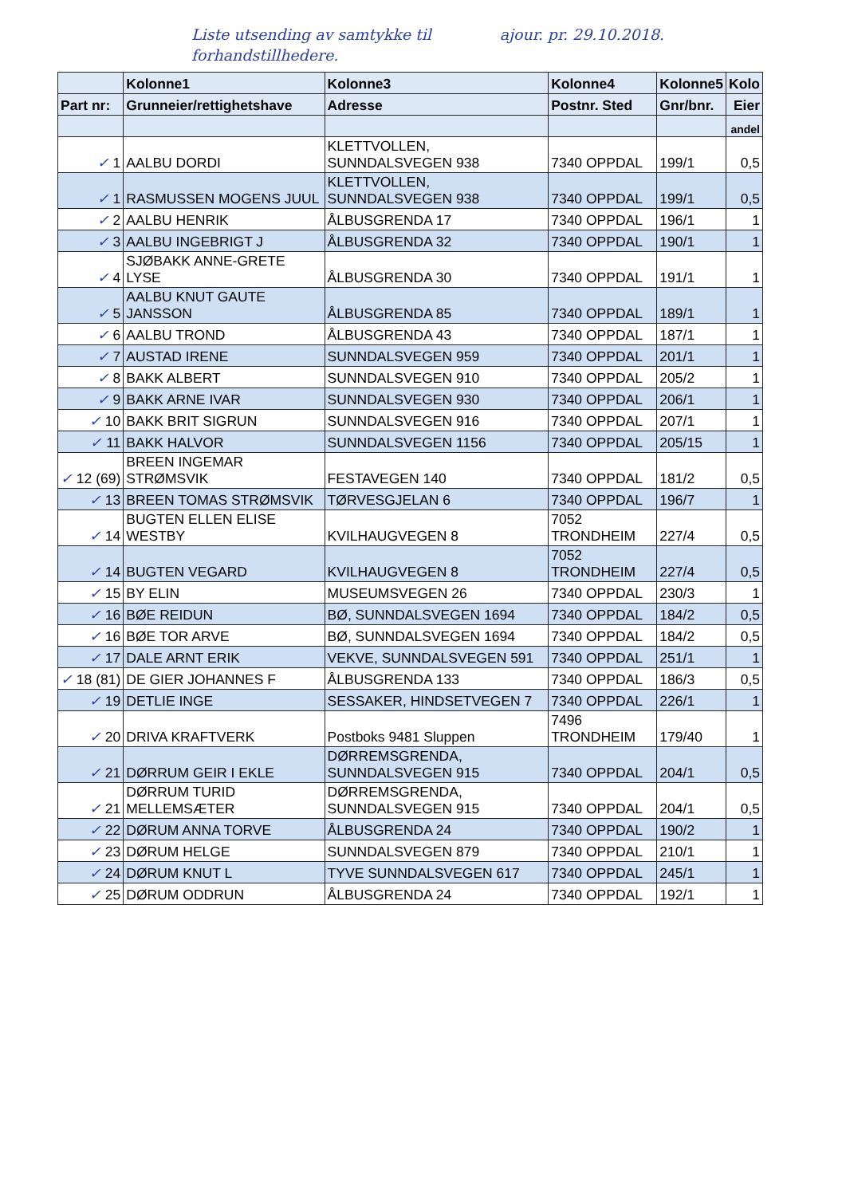Liste utsending av samtykke til ajour. pr. 29.10.2018.
forhandstillhedere.
| | Kolonne1 | Kolonne3 | Kolonne4 | Kolonne5 | Kolo |
| --- | --- | --- | --- | --- | --- |
| Part nr: | Grunneier/rettighetshave | Adresse | Postnr. Sted | Gnr/bnr. | Eier |
| | | | | | andel |
| ✓ 1 | AALBU DORDI | KLETTVOLLEN, SUNNDALSVEGEN 938 | 7340 OPPDAL | 199/1 | 0,5 |
| ✓ 1 | RASMUSSEN MOGENS JUUL | KLETTVOLLEN, SUNNDALSVEGEN 938 | 7340 OPPDAL | 199/1 | 0,5 |
| ✓ 2 | AALBU HENRIK | ÅLBUSGRENDA 17 | 7340 OPPDAL | 196/1 | 1 |
| ✓ 3 | AALBU INGEBRIGT J | ÅLBUSGRENDA 32 | 7340 OPPDAL | 190/1 | 1 |
| ✓ 4 | SJØBAKK ANNE-GRETE LYSE | ÅLBUSGRENDA 30 | 7340 OPPDAL | 191/1 | 1 |
| ✓ 5 | AALBU KNUT GAUTE JANSSON | ÅLBUSGRENDA 85 | 7340 OPPDAL | 189/1 | 1 |
| ✓ 6 | AALBU TROND | ÅLBUSGRENDA 43 | 7340 OPPDAL | 187/1 | 1 |
| ✓ 7 | AUSTAD IRENE | SUNNDALSVEGEN 959 | 7340 OPPDAL | 201/1 | 1 |
| ✓ 8 | BAKK ALBERT | SUNNDALSVEGEN 910 | 7340 OPPDAL | 205/2 | 1 |
| ✓ 9 | BAKK ARNE IVAR | SUNNDALSVEGEN 930 | 7340 OPPDAL | 206/1 | 1 |
| ✓ 10 | BAKK BRIT SIGRUN | SUNNDALSVEGEN 916 | 7340 OPPDAL | 207/1 | 1 |
| ✓ 11 | BAKK HALVOR | SUNNDALSVEGEN 1156 | 7340 OPPDAL | 205/15 | 1 |
| ✓ 12 (69) | BREEN INGEMAR STRØMSVIK | FESTAVEGEN 140 | 7340 OPPDAL | 181/2 | 0,5 |
| ✓ 13 | BREEN TOMAS STRØMSVIK | TØRVESGJELAN 6 | 7340 OPPDAL | 196/7 | 1 |
| ✓ 14 | BUGTEN ELLEN ELISE WESTBY | KVILHAUGVEGEN 8 | 7052 TRONDHEIM | 227/4 | 0,5 |
| ✓ 14 | BUGTEN VEGARD | KVILHAUGVEGEN 8 | 7052 TRONDHEIM | 227/4 | 0,5 |
| ✓ 15 | BY ELIN | MUSEUMSVEGEN 26 | 7340 OPPDAL | 230/3 | 1 |
| ✓ 16 | BØE REIDUN | BØ, SUNNDALSVEGEN 1694 | 7340 OPPDAL | 184/2 | 0,5 |
| ✓ 16 | BØE TOR ARVE | BØ, SUNNDALSVEGEN 1694 | 7340 OPPDAL | 184/2 | 0,5 |
| ✓ 17 | DALE ARNT ERIK | VEKVE, SUNNDALSVEGEN 591 | 7340 OPPDAL | 251/1 | 1 |
| ✓ 18 (81) | DE GIER JOHANNES F | ÅLBUSGRENDA 133 | 7340 OPPDAL | 186/3 | 0,5 |
| ✓ 19 | DETLIE INGE | SESSAKER, HINDSETVEGEN 7 | 7340 OPPDAL | 226/1 | 1 |
| ✓ 20 | DRIVA KRAFTVERK | Postboks 9481 Sluppen | 7496 TRONDHEIM | 179/40 | 1 |
| ✓ 21 | DØRRUM GEIR I EKLE | DØRREMSGRENDA, SUNNDALSVEGEN 915 | 7340 OPPDAL | 204/1 | 0,5 |
| ✓ 21 | DØRRUM TURID MELLEMSÆTER | DØRREMSGRENDA, SUNNDALSVEGEN 915 | 7340 OPPDAL | 204/1 | 0,5 |
| ✓ 22 | DØRUM ANNA TORVE | ÅLBUSGRENDA 24 | 7340 OPPDAL | 190/2 | 1 |
| ✓ 23 | DØRUM HELGE | SUNNDALSVEGEN 879 | 7340 OPPDAL | 210/1 | 1 |
| ✓ 24 | DØRUM KNUT L | TYVE SUNNDALSVEGEN 617 | 7340 OPPDAL | 245/1 | 1 |
| ✓ 25 | DØRUM ODDRUN | ÅLBUSGRENDA 24 | 7340 OPPDAL | 192/1 | 1 |